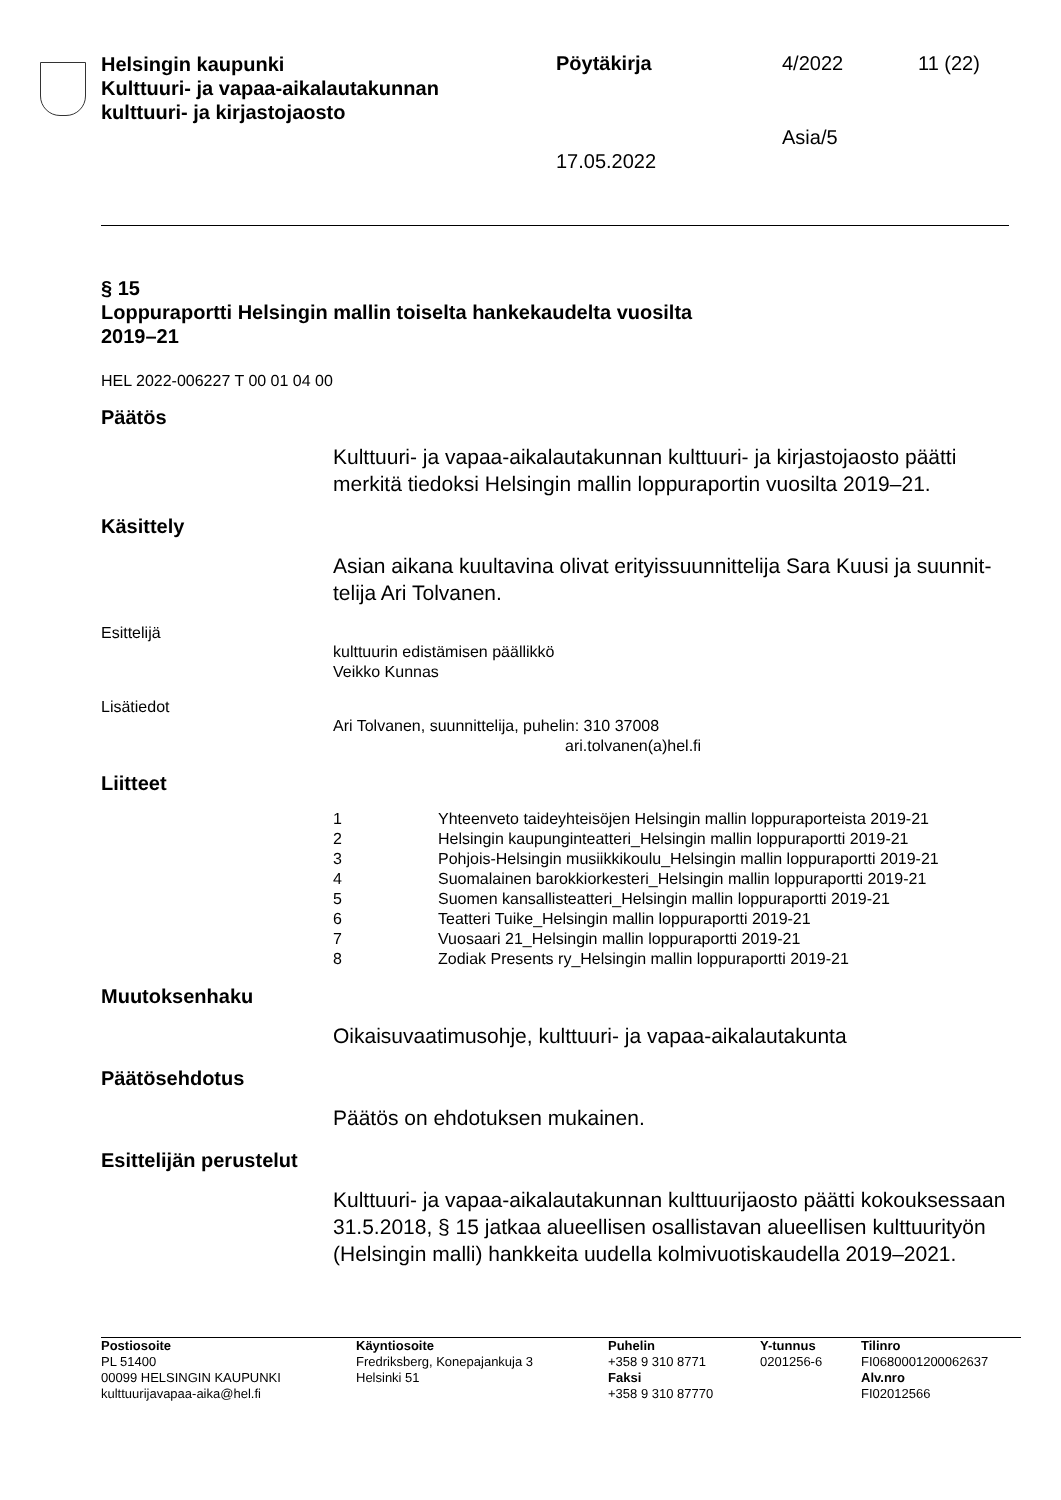Helsingin kaupunki
Kulttuuri- ja vapaa-aikalautakunnan
kulttuuri- ja kirjastojaosto
Pöytäkirja 4/2022 11 (22)
Asia/5
17.05.2022
§ 15
Loppuraportti Helsingin mallin toiselta hankekaudelta vuosilta
2019–21
HEL 2022-006227 T 00 01 04 00
Päätös
Kulttuuri- ja vapaa-aikalautakunnan kulttuuri- ja kirjastojaosto päätti merkitä tiedoksi Helsingin mallin loppuraportin vuosilta 2019–21.
Käsittely
Asian aikana kuultavina olivat erityissuunnittelija Sara Kuusi ja suunnit­telija Ari Tolvanen.
Esittelijä
kulttuurin edistämisen päällikkö
Veikko Kunnas
Lisätiedot
Ari Tolvanen, suunnittelija, puhelin: 310 37008
ari.tolvanen(a)hel.fi
Liitteet
| 1 | Yhteenveto taideyhteisöjen Helsingin mallin loppuraporteista 2019-21 |
| 2 | Helsingin kaupunginteatteri_Helsingin mallin loppuraportti 2019-21 |
| 3 | Pohjois-Helsingin musiikkikoulu_Helsingin mallin loppuraportti 2019-21 |
| 4 | Suomalainen barokkiorkesteri_Helsingin mallin loppuraportti 2019-21 |
| 5 | Suomen kansallisteatteri_Helsingin mallin loppuraportti 2019-21 |
| 6 | Teatteri Tuike_Helsingin mallin loppuraportti 2019-21 |
| 7 | Vuosaari 21_Helsingin mallin loppuraportti 2019-21 |
| 8 | Zodiak Presents ry_Helsingin mallin loppuraportti 2019-21 |
Muutoksenhaku
Oikaisuvaatimusohje, kulttuuri- ja vapaa-aikalautakunta
Päätösehdotus
Päätös on ehdotuksen mukainen.
Esittelijän perustelut
Kulttuuri- ja vapaa-aikalautakunnan kulttuurijaosto päätti kokoukses­saan 31.5.2018, § 15 jatkaa alueellisen osallistavan alueellisen kulttuu­rityön (Helsingin malli) hankkeita uudella kolmivuotiskaudella 2019–2021.
Postiosoite
PL 51400
00099 HELSINGIN KAUPUNKI
kulttuurijavapaa-aika@hel.fi
Käyntiosoite
Fredriksberg, Konepajankuja 3
Helsinki 51
Puhelin
+358 9 310 8771
Faksi
+358 9 310 87770
Y-tunnus
0201256-6
Tilinro
FI0680001200062637
Alv.nro
FI02012566